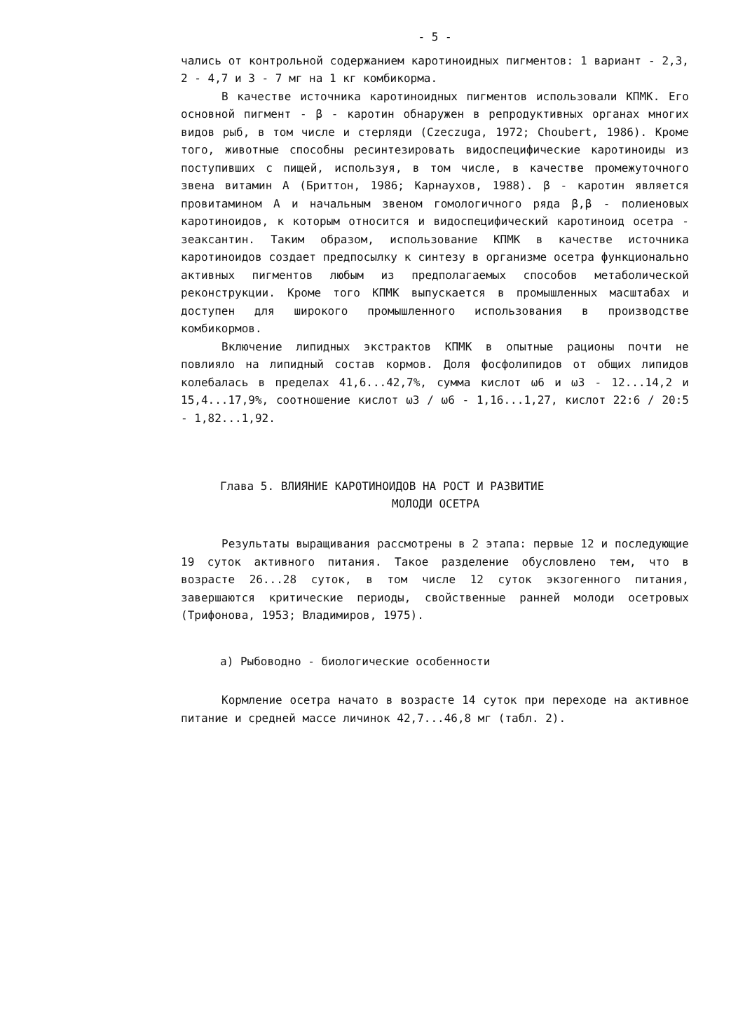- 5 -
чались от контрольной содержанием каротиноидных пигментов: 1 вариант - 2,3, 2 - 4,7 и 3 - 7 мг на 1 кг комбикорма.
В качестве источника каротиноидных пигментов использовали КПМК. Его основной пигмент - β - каротин обнаружен в репродуктивных органах многих видов рыб, в том числе и стерляди (Czeczuga, 1972; Choubert, 1986). Кроме того, животные способны ресинтезировать видоспецифические каротиноиды из поступивших с пищей, используя, в том числе, в качестве промежуточного звена витамин А (Бриттон, 1986; Карнаухов, 1988). β - каротин является провитамином А и начальным звеном гомологичного ряда β,β - полиеновых каротиноидов, к которым относится и видоспецифический каротиноид осетра - зеаксантин. Таким образом, использование КПМК в качестве источника каротиноидов создает предпосылку к синтезу в организме осетра функционально активных пигментов любым из предполагаемых способов метаболической реконструкции. Кроме того КПМК выпускается в промышленных масштабах и доступен для широкого промышленного использования в производстве комбикормов.
Включение липидных экстрактов КПМК в опытные рационы почти не повлияло на липидный состав кормов. Доля фосфолипидов от общих липидов колебалась в пределах 41,6...42,7%, сумма кислот ω6 и ω3 - 12...14,2 и 15,4...17,9%, соотношение кислот ω3 / ω6 - 1,16...1,27, кислот 22:6 / 20:5 - 1,82...1,92.
Глава 5. ВЛИЯНИЕ КАРОТИНОИДОВ НА РОСТ И РАЗВИТИЕ
МОЛОДИ ОСЕТРА
Результаты выращивания рассмотрены в 2 этапа: первые 12 и последующие 19 суток активного питания. Такое разделение обусловлено тем, что в возрасте 26...28 суток, в том числе 12 суток экзогенного питания, завершаются критические периоды, свойственные ранней молоди осетровых (Трифонова, 1953; Владимиров, 1975).
а) Рыбоводно - биологические особенности
Кормление осетра начато в возрасте 14 суток при переходе на активное питание и средней массе личинок 42,7...46,8 мг (табл. 2).